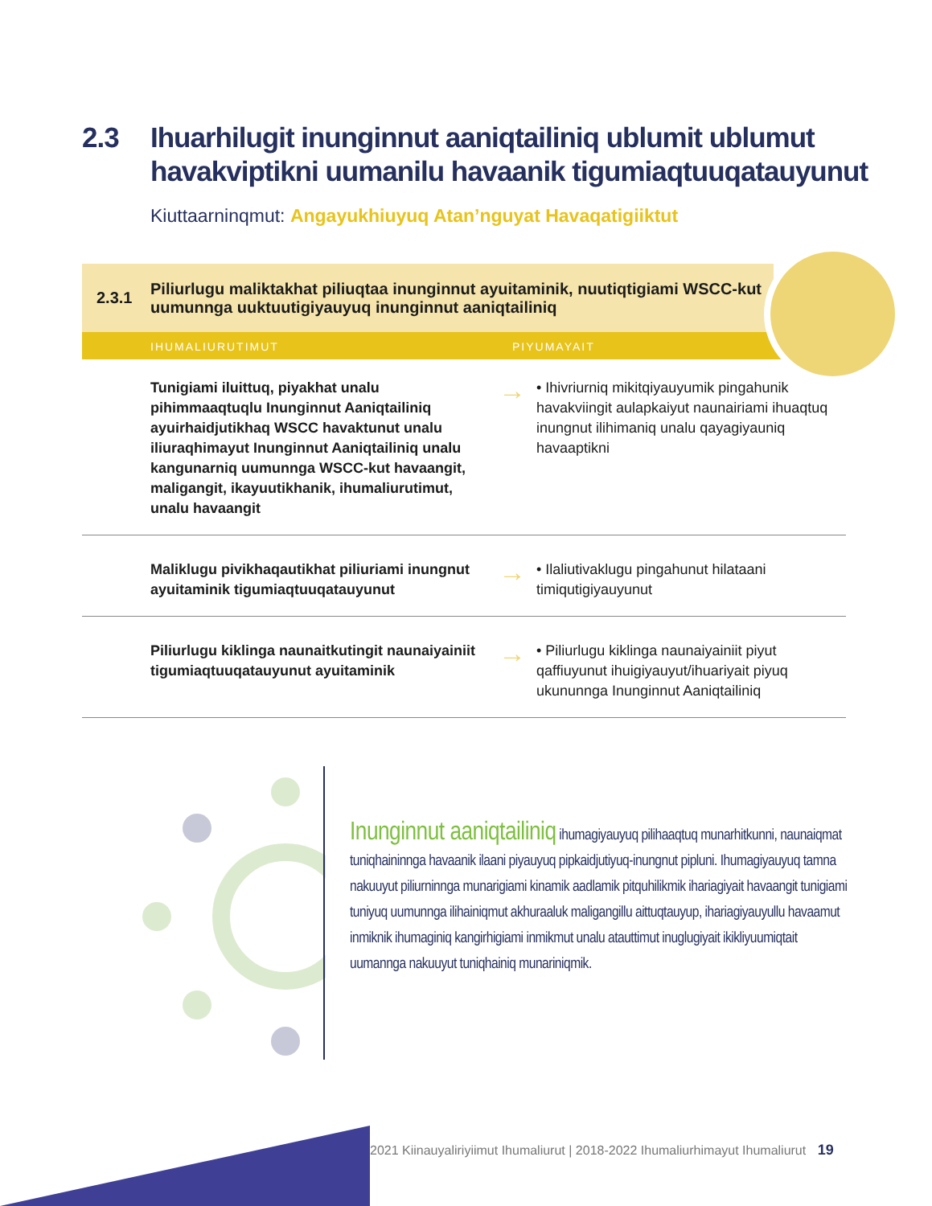2.3 Ihuarhilugit inunginnut aaniqtailiniq ublumit ublumut havakviptikni uumanilu havaanik tigumiaqtuuqatauyunut
Kiuttaarninqmut: Angayukhiuyuq Atan’nguyat Havaqatigiiktut
2.3.1 Piliurlugu maliktakhat piliuqtaa inunginnut ayuitaminik, nuutiqtigiami WSCC-kut uumunnga uuktuutigiyauyuq inunginnut aaniqtailiniq
IHUMALIURUTIMUT PIYUMAYAIT
| Tunigiami iluittuq, piyakhat unalu pihimmaaqtuqlu Inunginnut Aaniqtailiniq ayuirhaidjutikhaq WSCC havaktunut unalu iliuraqhimayut Inunginnut Aaniqtailiniq unalu kangunarniq uumunnga WSCC-kut havaangit, maligangit, ikayuutikhanik, ihumaliurutimut, unalu havaangit | → | • Ihivriurniq mikitqiyauyumik pingahunik havakviingit aulapkaiyut naunairiami ihuaqtuq inungnut ilihimaniq unalu qayagiyauniq havaaptikni |
| Maliklugu pivikhaqautikhat piliuriami inungnut ayuitaminik tigumiaqtuuqatauyunut | → | • Ilaliutivaklugu pingahunut hilataani timiqutigiyauyunut |
| Piliurlugu kiklinga naunaitkutingit naunaiyainiit tigumiaqtuuqatauyunut ayuitaminik | → | • Piliurlugu kiklinga naunaiyainiit piyut qaffiuyunut ihuigiyauyut/ihuariyait piyuq ukununnga Inunginnut Aaniqtailiniq |
Inunginnut aaniqtailiniq ihumagiyauyuq pilihaaqtuq munarhitkunni, naunaiqmat tuniqhaininnga havaanik ilaani piyauyuq pipkaidjutiyuq-inungnut pipluni. Ihumagiyauyuq tamna nakuuyut piliurninnga munarigiami kinamik aadlamik pitquhilikmik ihariagiyait havaangit tunigiami tuniyuq uumunnga ilihainiqmut akhuraaluk maligangillu aittuqtauyup, ihariagiyauyullu havaamut inmiknik ihumaginiq kangirhigiami inmikmut unalu atauttimut inuglugiyait ikikliyuumiqtait uumannga nakuuyut tuniqhainiq munariniqmik.
2021 Kiinauyaliriyiimut Ihumaliurut | 2018-2022 Ihumaliurhimayut Ihumaliurut 19